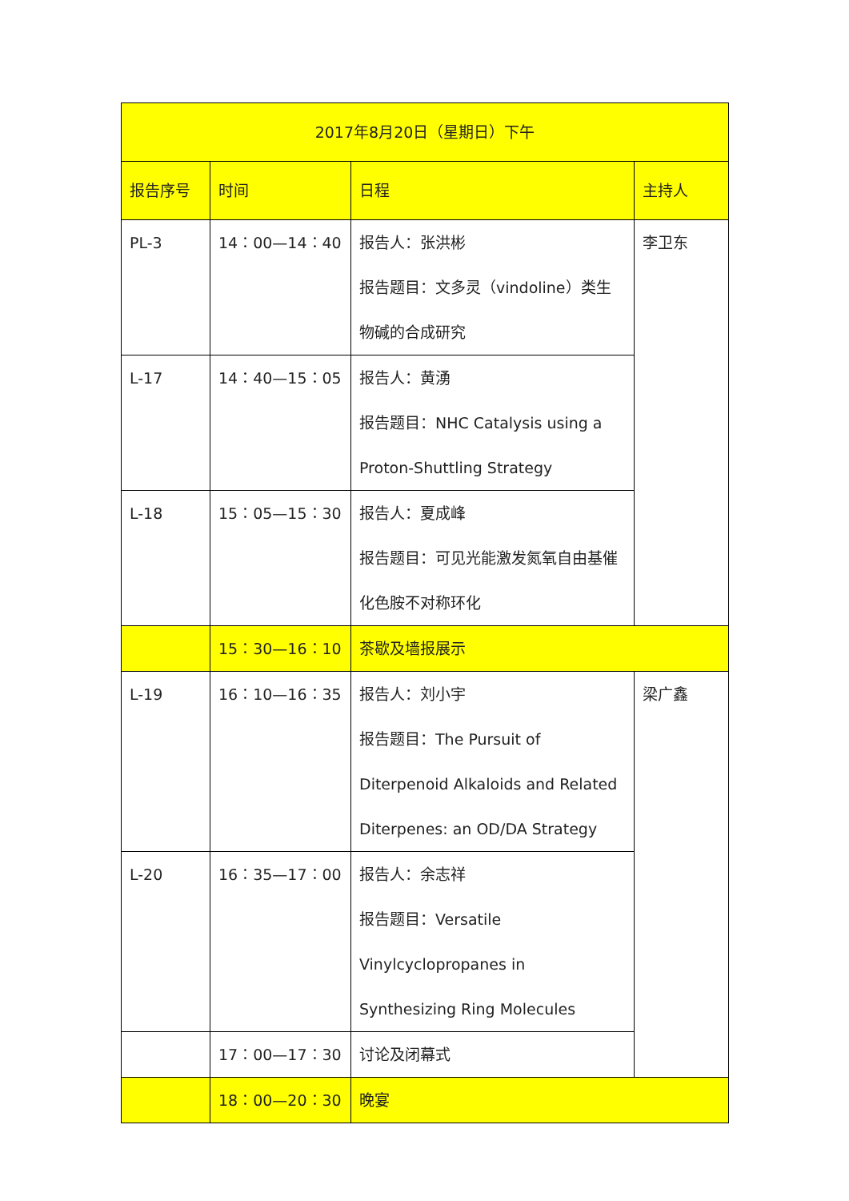| 2017年8月20日（星期日）下午 | | | |
| 报告序号 | 时间 | 日程 | 主持人 |
| PL-3 | 14：00—14：40 | 报告人：张洪彬 报告题目：文多灵（vindoline）类生物碱的合成研究 | 李卫东 |
| L-17 | 14：40—15：05 | 报告人：黄湧 报告题目：NHC Catalysis using a Proton-Shuttling Strategy | |
| L-18 | 15：05—15：30 | 报告人：夏成峰 报告题目：可见光能激发氮氧自由基催化色胺不对称环化 | |
| | 15：30—16：10 | 茶歇及墙报展示 | |
| L-19 | 16：10—16：35 | 报告人：刘小宇 报告题目：The Pursuit of Diterpenoid Alkaloids and Related Diterpenes: an OD/DA Strategy | 梁广鑫 |
| L-20 | 16：35—17：00 | 报告人：余志祥 报告题目：Versatile Vinylcyclopropanes in Synthesizing Ring Molecules | |
| | 17：00—17：30 | 讨论及闭幕式 | |
| | 18：00—20：30 | 晚宴 | |